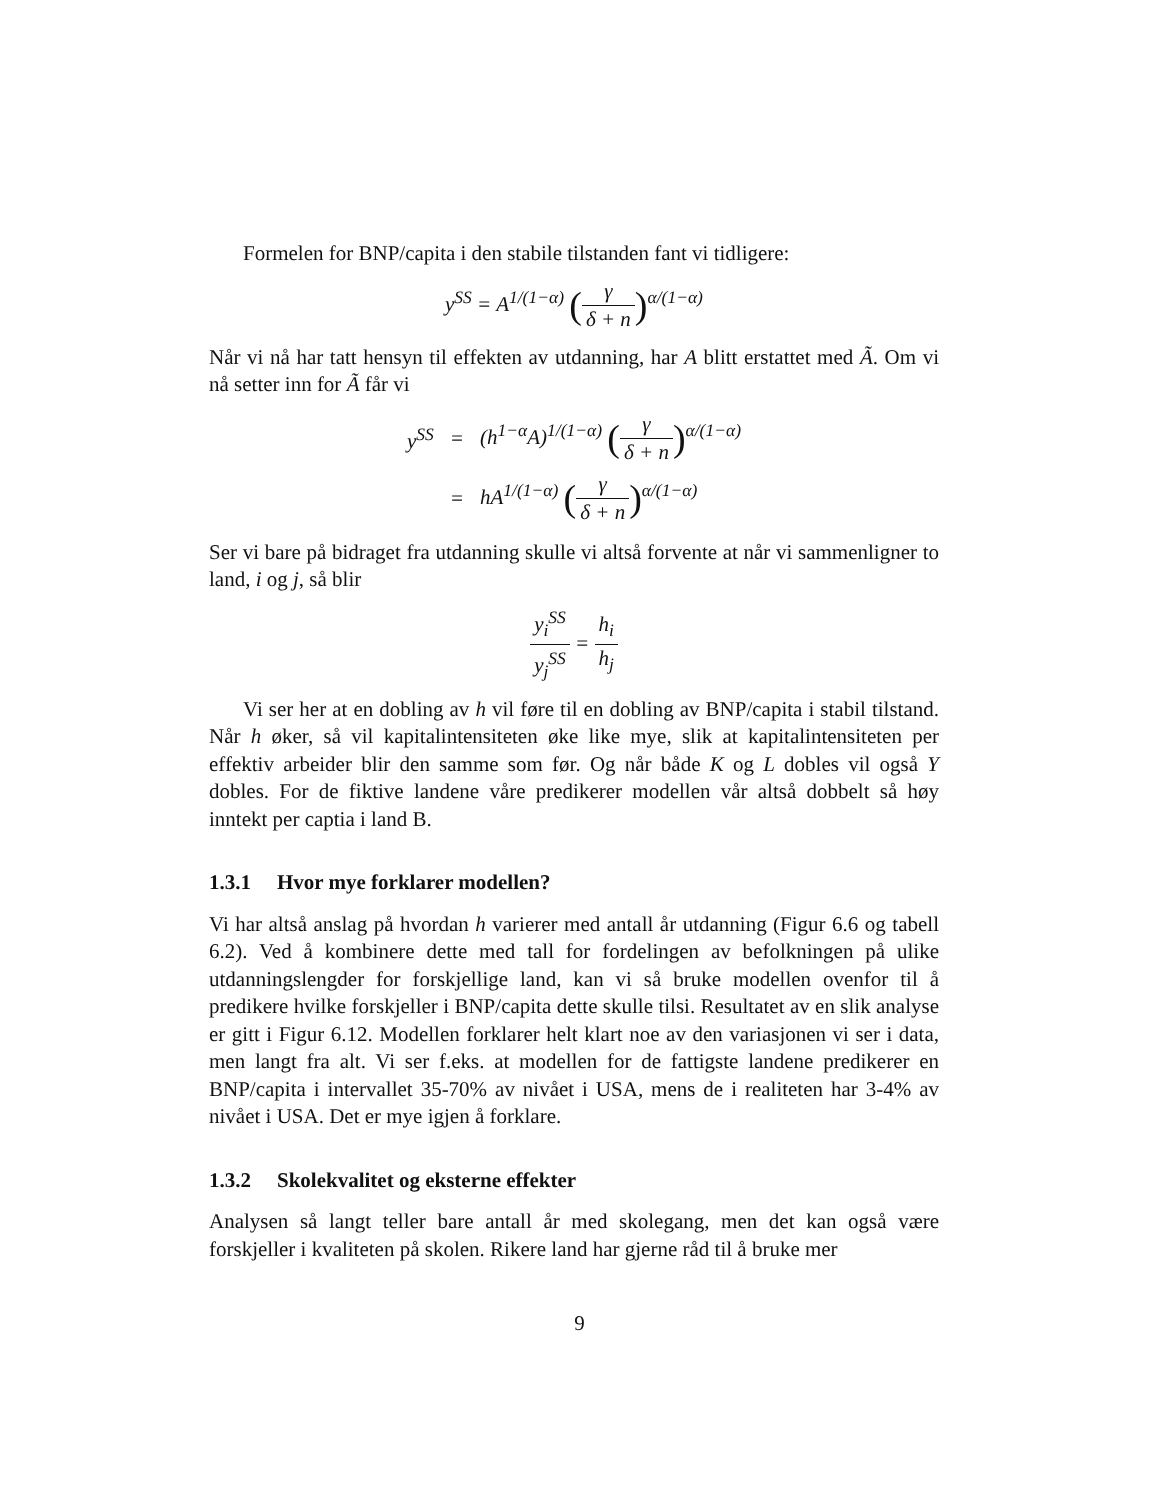Formelen for BNP/capita i den stabile tilstanden fant vi tidligere:
y<sup>SS</sup> = A<sup>1/(1−α)</sup> (γ δ + n)<sup>α/(1−α)</sup>
Når vi nå har tatt hensyn til effekten av utdanning, har A blitt erstattet med Ã. Om vi nå setter inn for Ã får vi
| y<sup>SS</sup> | = | (h<sup>1−α</sup>A)<sup>1/(1−α)</sup> ( γ δ + n )<sup>α/(1−α)</sup> |
| | = | hA<sup>1/(1−α)</sup> ( γ δ + n )<sup>α/(1−α)</sup> |
Ser vi bare på bidraget fra utdanning skulle vi altså forvente at når vi sammenligner to land, i og j, så blir
y<sub>i</sub><sup>SS</sup> y<sub>j</sub><sup>SS</sup> = h<sub>i</sub> h<sub>j</sub>
Vi ser her at en dobling av h vil føre til en dobling av BNP/capita i stabil tilstand. Når h øker, så vil kapitalintensiteten øke like mye, slik at kapitalintensiteten per effektiv arbeider blir den samme som før. Og når både K og L dobles vil også Y dobles. For de fiktive landene våre predikerer modellen vår altså dobbelt så høy inntekt per captia i land B.
1.3.1 Hvor mye forklarer modellen?
Vi har altså anslag på hvordan h varierer med antall år utdanning (Figur 6.6 og tabell 6.2). Ved å kombinere dette med tall for fordelingen av befolkningen på ulike utdanningslengder for forskjellige land, kan vi så bruke modellen ovenfor til å predikere hvilke forskjeller i BNP/capita dette skulle tilsi. Resultatet av en slik analyse er gitt i Figur 6.12. Modellen forklarer helt klart noe av den variasjonen vi ser i data, men langt fra alt. Vi ser f.eks. at modellen for de fattigste landene predikerer en BNP/capita i intervallet 35-70% av nivået i USA, mens de i realiteten har 3-4% av nivået i USA. Det er mye igjen å forklare.
1.3.2 Skolekvalitet og eksterne effekter
Analysen så langt teller bare antall år med skolegang, men det kan også være forskjeller i kvaliteten på skolen. Rikere land har gjerne råd til å bruke mer
9